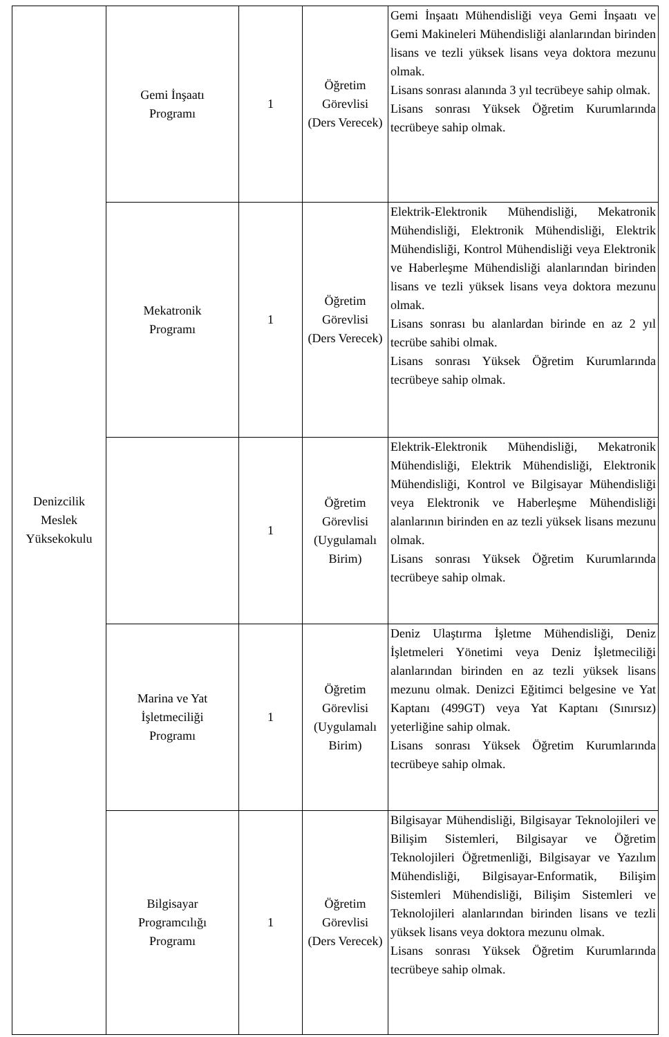| Denizcilik Meslek Yüksekokulu | Gemi İnşaatı Programı | 1 | Öğretim Görevlisi (Ders Verecek) | Gemi İnşaatı Mühendisliği veya Gemi İnşaatı ve Gemi Makineleri Mühendisliği alanlarından birinden lisans ve tezli yüksek lisans veya doktora mezunu olmak. Lisans sonrası alanında 3 yıl tecrübeye sahip olmak. Lisans sonrası Yüksek Öğretim Kurumlarında tecrübeye sahip olmak. |
| | Mekatronik Programı | 1 | Öğretim Görevlisi (Ders Verecek) | Elektrik-Elektronik Mühendisliği, Mekatronik Mühendisliği, Elektronik Mühendisliği, Elektrik Mühendisliği, Kontrol Mühendisliği veya Elektronik ve Haberleşme Mühendisliği alanlarından birinden lisans ve tezli yüksek lisans veya doktora mezunu olmak. Lisans sonrası bu alanlardan birinde en az 2 yıl tecrübe sahibi olmak. Lisans sonrası Yüksek Öğretim Kurumlarında tecrübeye sahip olmak. |
| | | 1 | Öğretim Görevlisi (Uygulamalı Birim) | Elektrik-Elektronik Mühendisliği, Mekatronik Mühendisliği, Elektrik Mühendisliği, Elektronik Mühendisliği, Kontrol ve Bilgisayar Mühendisliği veya Elektronik ve Haberleşme Mühendisliği alanlarının birinden en az tezli yüksek lisans mezunu olmak. Lisans sonrası Yüksek Öğretim Kurumlarında tecrübeye sahip olmak. |
| | Marina ve Yat İşletmeciliği Programı | 1 | Öğretim Görevlisi (Uygulamalı Birim) | Deniz Ulaştırma İşletme Mühendisliği, Deniz İşletmeleri Yönetimi veya Deniz İşletmeciliği alanlarından birinden en az tezli yüksek lisans mezunu olmak. Denizci Eğitimci belgesine ve Yat Kaptanı (499GT) veya Yat Kaptanı (Sınırsız) yeterliğine sahip olmak. Lisans sonrası Yüksek Öğretim Kurumlarında tecrübeye sahip olmak. |
| | Bilgisayar Programcılığı Programı | 1 | Öğretim Görevlisi (Ders Verecek) | Bilgisayar Mühendisliği, Bilgisayar Teknolojileri ve Bilişim Sistemleri, Bilgisayar ve Öğretim Teknolojileri Öğretmenliği, Bilgisayar ve Yazılım Mühendisliği, Bilgisayar-Enformatik, Bilişim Sistemleri Mühendisliği, Bilişim Sistemleri ve Teknolojileri alanlarından birinden lisans ve tezli yüksek lisans veya doktora mezunu olmak. Lisans sonrası Yüksek Öğretim Kurumlarında tecrübeye sahip olmak. |